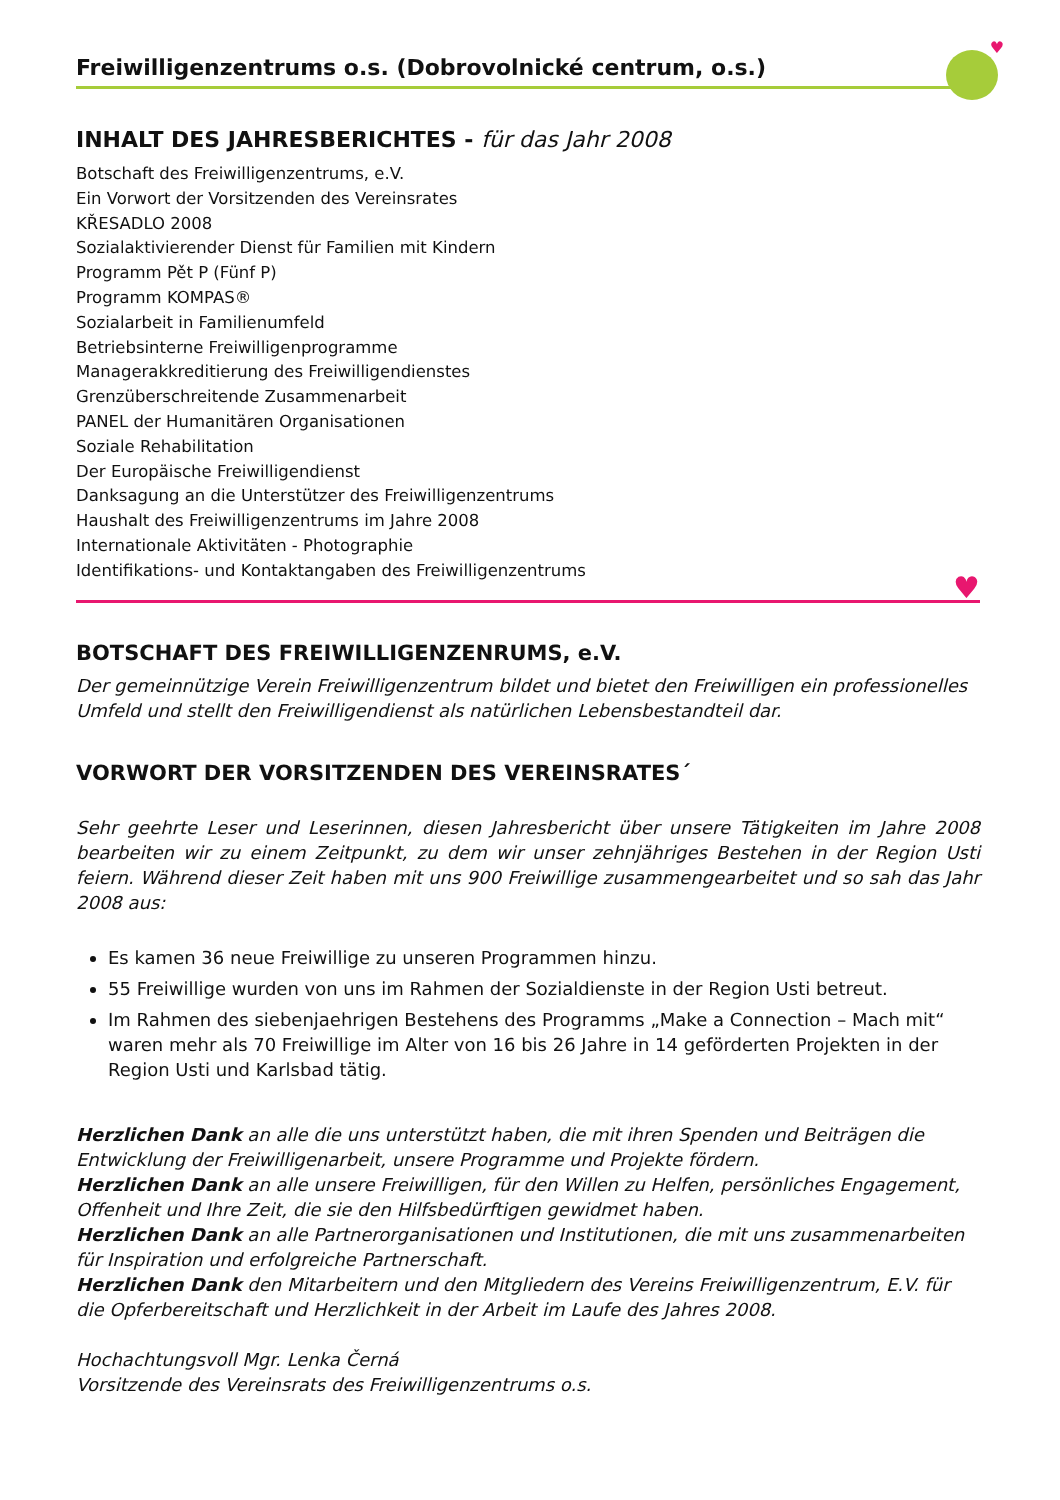♥
Freiwilligenzentrums o.s. (Dobrovolnické centrum, o.s.)
INHALT DES JAHRESBERICHTES - für das Jahr 2008
Botschaft des Freiwilligenzentrums, e.V.
Ein Vorwort der Vorsitzenden des Vereinsrates
KŘESADLO 2008
Sozialaktivierender Dienst für Familien mit Kindern
Programm Pět P (Fünf P)
Programm KOMPAS®
Sozialarbeit in Familienumfeld
Betriebsinterne Freiwilligenprogramme
Managerakkreditierung des Freiwilligendienstes
Grenzüberschreitende Zusammenarbeit
PANEL der Humanitären Organisationen
Soziale Rehabilitation
Der Europäische Freiwilligendienst
Danksagung an die Unterstützer des Freiwilligenzentrums
Haushalt des Freiwilligenzentrums im Jahre 2008
Internationale Aktivitäten - Photographie
Identifikations- und Kontaktangaben des Freiwilligenzentrums
♥
BOTSCHAFT DES FREIWILLIGENZENRUMS, e.V.
Der gemeinnützige Verein Freiwilligenzentrum bildet und bietet den Freiwilligen ein professionelles Umfeld und stellt den Freiwilligendienst als natürlichen Lebensbestandteil dar.
VORWORT DER VORSITZENDEN DES VEREINSRATES´
Sehr geehrte Leser und Leserinnen, diesen Jahresbericht über unsere Tätigkeiten im Jahre 2008 bearbeiten wir zu einem Zeitpunkt, zu dem wir unser zehnjähriges Bestehen in der Region Usti feiern. Während dieser Zeit haben mit uns 900 Freiwillige zusammengearbeitet und so sah das Jahr 2008 aus:
Es kamen 36 neue Freiwillige zu unseren Programmen hinzu.
55 Freiwillige wurden von uns im Rahmen der Sozialdienste in der Region Usti betreut.
Im Rahmen des siebenjaehrigen Bestehens des Programms „Make a Connection – Mach mit“ waren mehr als 70 Freiwillige im Alter von 16 bis 26 Jahre in 14 geförderten Projekten in der Region Usti und Karlsbad tätig.
Herzlichen Dank an alle die uns unterstützt haben, die mit ihren Spenden und Beiträgen die Entwicklung der Freiwilligenarbeit, unsere Programme und Projekte fördern.
Herzlichen Dank an alle unsere Freiwilligen, für den Willen zu Helfen, persönliches Engagement, Offenheit und Ihre Zeit, die sie den Hilfsbedürftigen gewidmet haben.
Herzlichen Dank an alle Partnerorganisationen und Institutionen, die mit uns zusammenarbeiten für Inspiration und erfolgreiche Partnerschaft.
Herzlichen Dank den Mitarbeitern und den Mitgliedern des Vereins Freiwilligenzentrum, E.V. für die Opferbereitschaft und Herzlichkeit in der Arbeit im Laufe des Jahres 2008.
Hochachtungsvoll Mgr. Lenka Černá
Vorsitzende des Vereinsrats des Freiwilligenzentrums o.s.